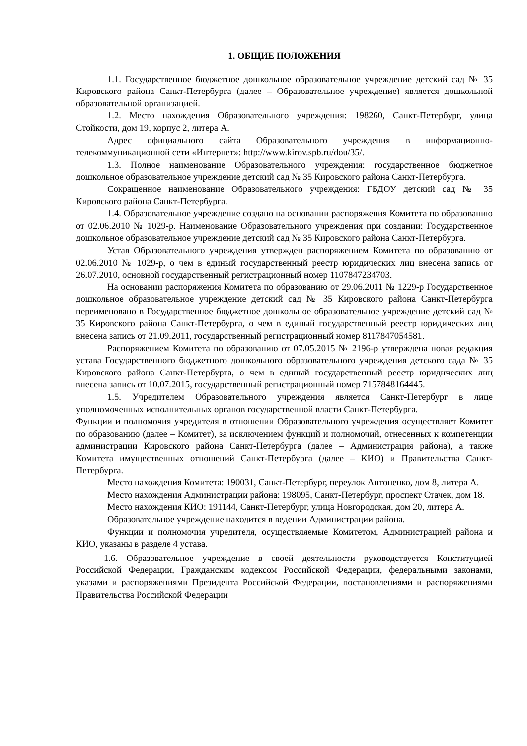1. ОБЩИЕ ПОЛОЖЕНИЯ
1.1. Государственное бюджетное дошкольное образовательное учреждение детский сад № 35 Кировского района Санкт-Петербурга (далее – Образовательное учреждение) является дошкольной образовательной организацией.
1.2. Место нахождения Образовательного учреждения: 198260, Санкт-Петербург, улица Стойкости, дом 19, корпус 2, литера А.
Адрес официального сайта Образовательного учреждения в информационно-телекоммуникационной сети «Интернет»: http://www.kirov.spb.ru/dou/35/.
1.3. Полное наименование Образовательного учреждения: государственное бюджетное дошкольное образовательное учреждение детский сад № 35 Кировского района Санкт-Петербурга.
Сокращенное наименование Образовательного учреждения: ГБДОУ детский сад № 35 Кировского района Санкт-Петербурга.
1.4. Образовательное учреждение создано на основании распоряжения Комитета по образованию от 02.06.2010 № 1029-р. Наименование Образовательного учреждения при создании: Государственное дошкольное образовательное учреждение детский сад № 35 Кировского района Санкт-Петербурга.
Устав Образовательного учреждения утвержден распоряжением Комитета по образованию от 02.06.2010 № 1029-р, о чем в единый государственный реестр юридических лиц внесена запись от 26.07.2010, основной государственный регистрационный номер 1107847234703.
На основании распоряжения Комитета по образованию от 29.06.2011 № 1229-р Государственное дошкольное образовательное учреждение детский сад № 35 Кировского района Санкт-Петербурга переименовано в Государственное бюджетное дошкольное образовательное учреждение детский сад № 35 Кировского района Санкт-Петербурга, о чем в единый государственный реестр юридических лиц внесена запись от 21.09.2011, государственный регистрационный номер 8117847054581.
Распоряжением Комитета по образованию от 07.05.2015 № 2196-р утверждена новая редакция устава Государственного бюджетного дошкольного образовательного учреждения детского сада № 35 Кировского района Санкт-Петербурга, о чем в единый государственный реестр юридических лиц внесена запись от 10.07.2015, государственный регистрационный номер 7157848164445.
1.5. Учредителем Образовательного учреждения является Санкт-Петербург в лице уполномоченных исполнительных органов государственной власти Санкт-Петербурга.
Функции и полномочия учредителя в отношении Образовательного учреждения осуществляет Комитет по образованию (далее – Комитет), за исключением функций и полномочий, отнесенных к компетенции администрации Кировского района Санкт-Петербурга (далее – Администрация района), а также Комитета имущественных отношений Санкт-Петербурга (далее – КИО) и Правительства Санкт-Петербурга.
Место нахождения Комитета: 190031, Санкт-Петербург, переулок Антоненко, дом 8, литера А.
Место нахождения Администрации района: 198095, Санкт-Петербург, проспект Стачек, дом 18.
Место нахождения КИО: 191144, Санкт-Петербург, улица Новгородская, дом 20, литера А.
Образовательное учреждение находится в ведении Администрации района.
Функции и полномочия учредителя, осуществляемые Комитетом, Администрацией района и КИО, указаны в разделе 4 устава.
1.6. Образовательное учреждение в своей деятельности руководствуется Конституцией Российской Федерации, Гражданским кодексом Российской Федерации, федеральными законами, указами и распоряжениями Президента Российской Федерации, постановлениями и распоряжениями Правительства Российской Федерации